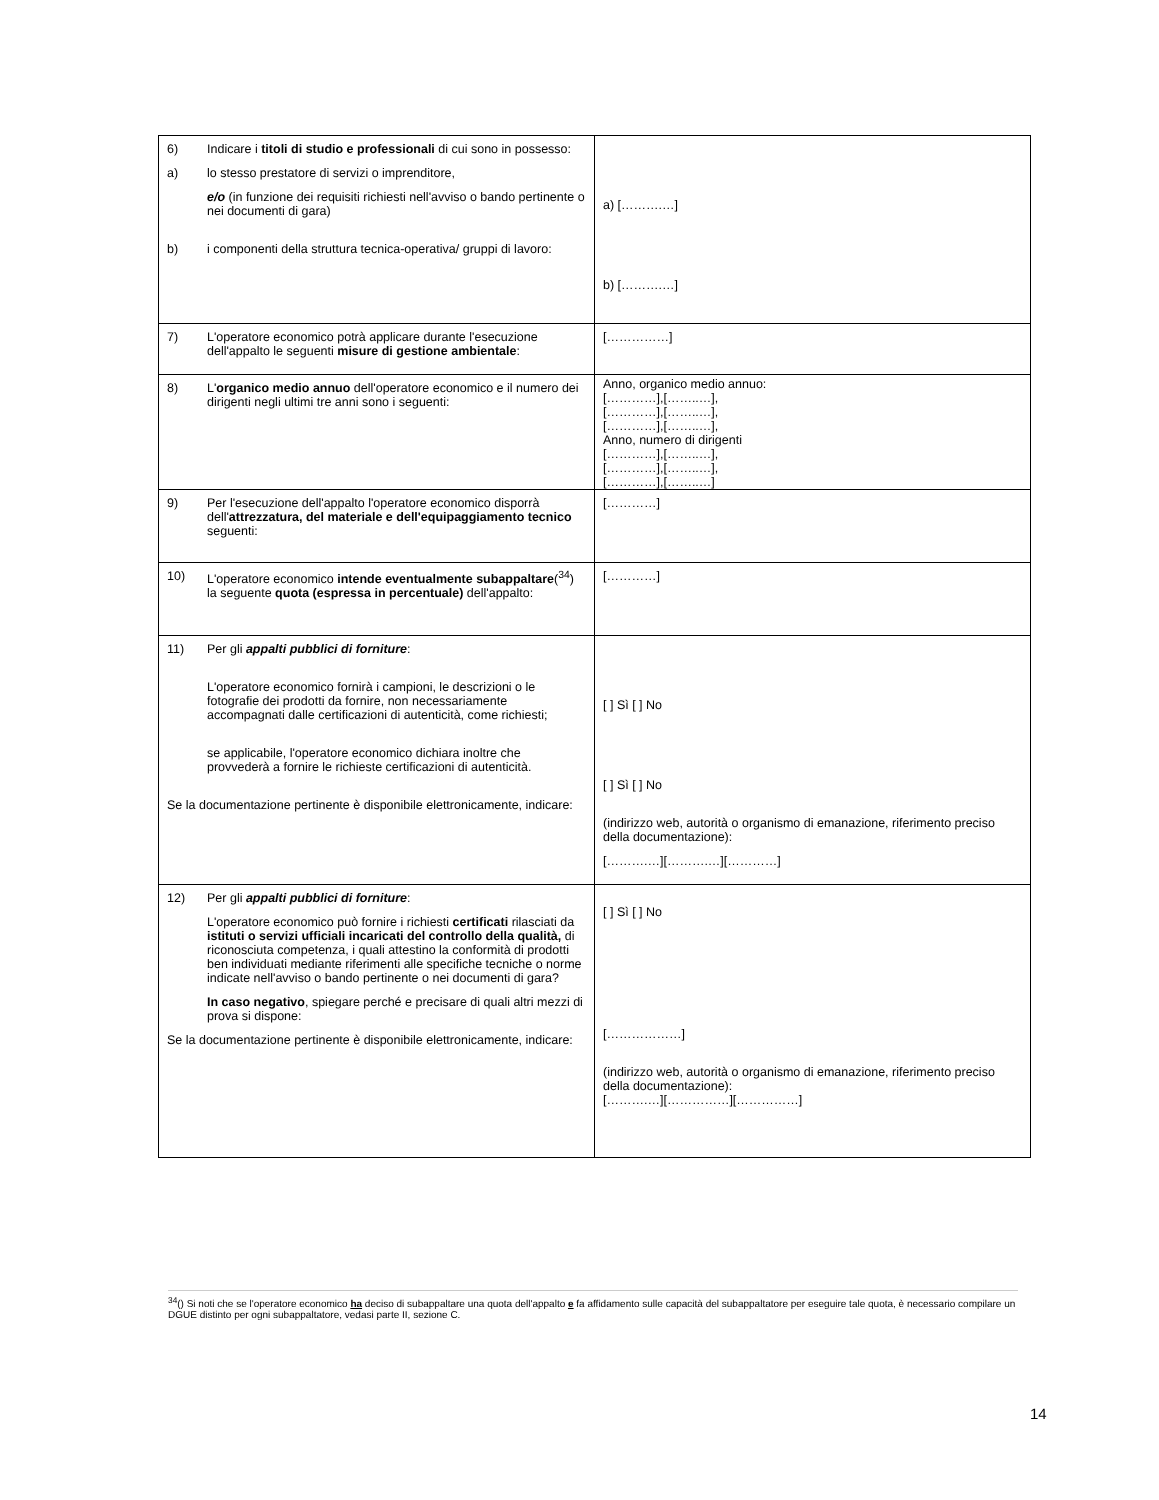| 6) Indicare i titoli di studio e professionali di cui sono in possesso: a) lo stesso prestatore di servizi o imprenditore, e/o (in funzione dei requisiti richiesti nell'avviso o bando pertinente o nei documenti di gara) b) i componenti della struttura tecnica-operativa/ gruppi di lavoro: | a) [……….…] b) [……….…] |
| 7) L'operatore economico potrà applicare durante l'esecuzione dell'appalto le seguenti misure di gestione ambientale : | [……………] |
| 8) L' organico medio annuo dell'operatore economico e il numero dei dirigenti negli ultimi tre anni sono i seguenti: | Anno, organico medio annuo: […………],[……..…], […………],[……..…], […………],[……..…], Anno, numero di dirigenti […………],[……..…], […………],[……..…], […………],[……..…] |
| 9) Per l'esecuzione dell'appalto l'operatore economico disporrà dell' attrezzatura, del materiale e dell'equipaggiamento tecnico seguenti: | […………] |
| 10) L'operatore economico intende eventualmente subappaltare (<sup>34</sup>) la seguente quota (espressa in percentuale) dell'appalto: | […………] |
| 11) Per gli appalti pubblici di forniture : L'operatore economico fornirà i campioni, le descrizioni o le fotografie dei prodotti da fornire, non necessariamente accompagnati dalle certificazioni di autenticità, come richiesti; se applicabile, l'operatore economico dichiara inoltre che provvederà a fornire le richieste certificazioni di autenticità. Se la documentazione pertinente è disponibile elettronicamente, indicare: | [ ] Sì [ ] No [ ] Sì [ ] No (indirizzo web, autorità o organismo di emanazione, riferimento preciso della documentazione): [……….…][……….…][…………] |
| 12) Per gli appalti pubblici di forniture : L'operatore economico può fornire i richiesti certificati rilasciati da istituti o servizi ufficiali incaricati del controllo della qualità, di riconosciuta competenza, i quali attestino la conformità di prodotti ben individuati mediante riferimenti alle specifiche tecniche o norme indicate nell'avviso o bando pertinente o nei documenti di gara? In caso negativo , spiegare perché e precisare di quali altri mezzi di prova si dispone: Se la documentazione pertinente è disponibile elettronicamente, indicare: | [ ] Sì [ ] No [………………] (indirizzo web, autorità o organismo di emanazione, riferimento preciso della documentazione): [……….…][……………][……………] |
<sup>34</sup> () Si noti che se l'operatore economico ha deciso di subappaltare una quota dell'appalto e fa affidamento sulle capacità del subappaltatore per eseguire tale quota, è necessario compilare un DGUE distinto per ogni subappaltatore, vedasi parte II, sezione C.
14